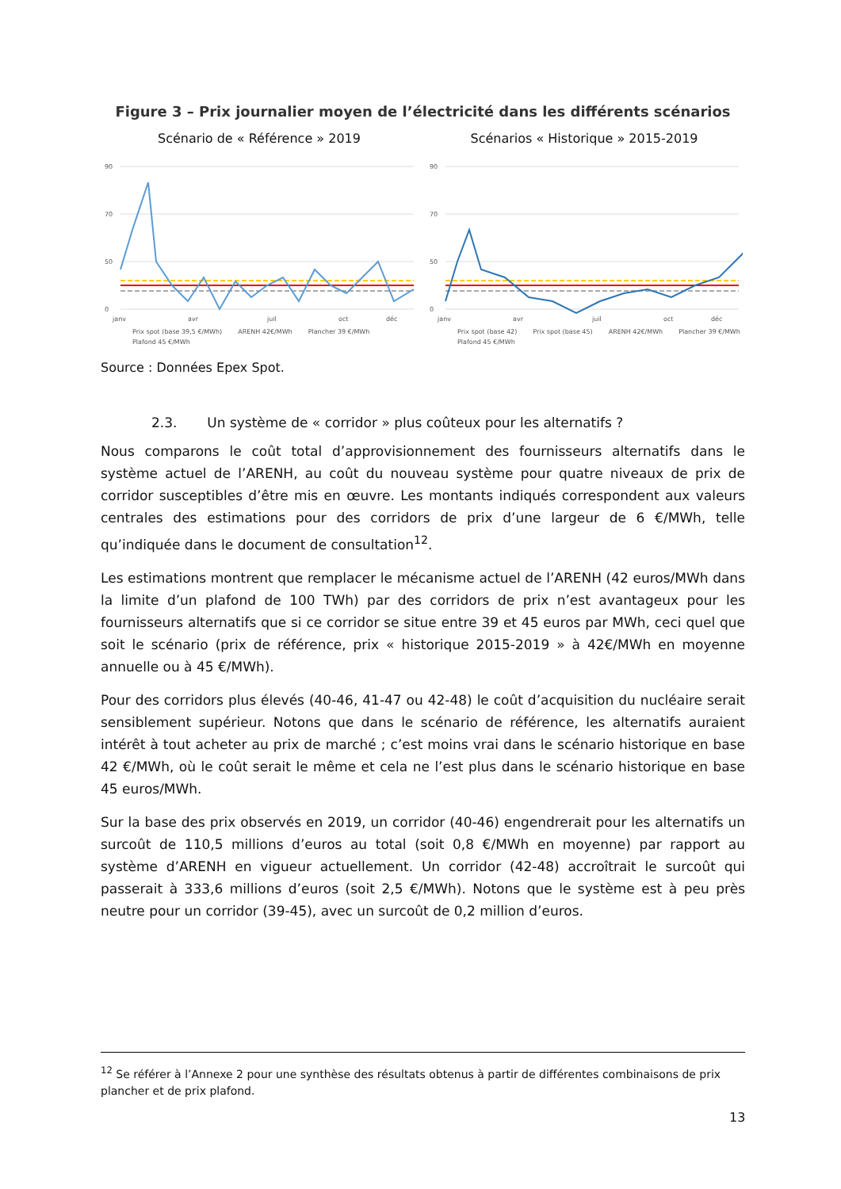Figure 3 – Prix journalier moyen de l’électricité dans les différents scénarios
Scénario de « Référence » 2019
90
70
50
0
janv
avr
juil
oct
déc
Prix spot (base 39,5 €/MWh) ARENH 42€/MWh Plancher 39 €/MWh Plafond 45 €/MWh
Scénarios « Historique » 2015-2019
90
70
50
0
janv
avr
juil
oct
déc
Prix spot (base 42) Prix spot (base 45) ARENH 42€/MWh Plancher 39 €/MWh Plafond 45 €/MWh
Source : Données Epex Spot.
2.3. Un système de « corridor » plus coûteux pour les alternatifs ?
Nous comparons le coût total d’approvisionnement des fournisseurs alternatifs dans le système actuel de l’ARENH, au coût du nouveau système pour quatre niveaux de prix de corridor susceptibles d’être mis en œuvre. Les montants indiqués correspondent aux valeurs centrales des estimations pour des corridors de prix d’une largeur de 6 €/MWh, telle qu’indiquée dans le document de consultation<sup>12</sup>.
Les estimations montrent que remplacer le mécanisme actuel de l’ARENH (42 euros/MWh dans la limite d’un plafond de 100 TWh) par des corridors de prix n’est avantageux pour les fournisseurs alternatifs que si ce corridor se situe entre 39 et 45 euros par MWh, ceci quel que soit le scénario (prix de référence, prix « historique 2015-2019 » à 42€/MWh en moyenne annuelle ou à 45 €/MWh).
Pour des corridors plus élevés (40-46, 41-47 ou 42-48) le coût d’acquisition du nucléaire serait sensiblement supérieur. Notons que dans le scénario de référence, les alternatifs auraient intérêt à tout acheter au prix de marché ; c’est moins vrai dans le scénario historique en base 42 €/MWh, où le coût serait le même et cela ne l’est plus dans le scénario historique en base 45 euros/MWh.
Sur la base des prix observés en 2019, un corridor (40-46) engendrerait pour les alternatifs un surcoût de 110,5 millions d’euros au total (soit 0,8 €/MWh en moyenne) par rapport au système d’ARENH en vigueur actuellement. Un corridor (42-48) accroîtrait le surcoût qui passerait à 333,6 millions d’euros (soit 2,5 €/MWh). Notons que le système est à peu près neutre pour un corridor (39-45), avec un surcoût de 0,2 million d’euros.
<sup>12</sup> Se référer à l’Annexe 2 pour une synthèse des résultats obtenus à partir de différentes combinaisons de prix plancher et de prix plafond.
13